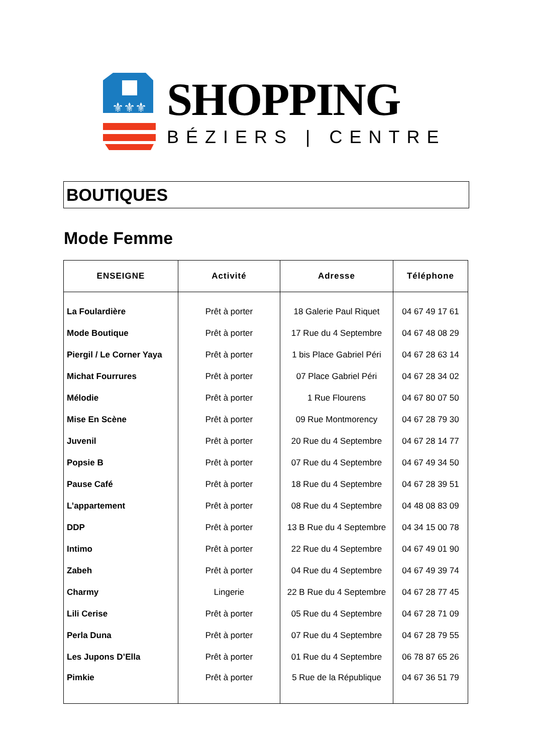⚜⚜⚜
SHOPPING
BÉZIERS | CENTRE
BOUTIQUES
Mode Femme
| ENSEIGNE | Activité | Adresse | Téléphone |
| --- | --- | --- | --- |
| La Foulardière | Prêt à porter | 18 Galerie Paul Riquet | 04 67 49 17 61 |
| Mode Boutique | Prêt à porter | 17 Rue du 4 Septembre | 04 67 48 08 29 |
| Piergil / Le Corner Yaya | Prêt à porter | 1 bis Place Gabriel Péri | 04 67 28 63 14 |
| Michat Fourrures | Prêt à porter | 07 Place Gabriel Péri | 04 67 28 34 02 |
| Mélodie | Prêt à porter | 1 Rue Flourens | 04 67 80 07 50 |
| Mise En Scène | Prêt à porter | 09 Rue Montmorency | 04 67 28 79 30 |
| Juvenil | Prêt à porter | 20 Rue du 4 Septembre | 04 67 28 14 77 |
| Popsie B | Prêt à porter | 07 Rue du 4 Septembre | 04 67 49 34 50 |
| Pause Café | Prêt à porter | 18 Rue du 4 Septembre | 04 67 28 39 51 |
| L’appartement | Prêt à porter | 08 Rue du 4 Septembre | 04 48 08 83 09 |
| DDP | Prêt à porter | 13 B Rue du 4 Septembre | 04 34 15 00 78 |
| Intimo | Prêt à porter | 22 Rue du 4 Septembre | 04 67 49 01 90 |
| Zabeh | Prêt à porter | 04 Rue du 4 Septembre | 04 67 49 39 74 |
| Charmy | Lingerie | 22 B Rue du 4 Septembre | 04 67 28 77 45 |
| Lili Cerise | Prêt à porter | 05 Rue du 4 Septembre | 04 67 28 71 09 |
| Perla Duna | Prêt à porter | 07 Rue du 4 Septembre | 04 67 28 79 55 |
| Les Jupons D’Ella | Prêt à porter | 01 Rue du 4 Septembre | 06 78 87 65 26 |
| Pimkie | Prêt à porter | 5 Rue de la République | 04 67 36 51 79 |